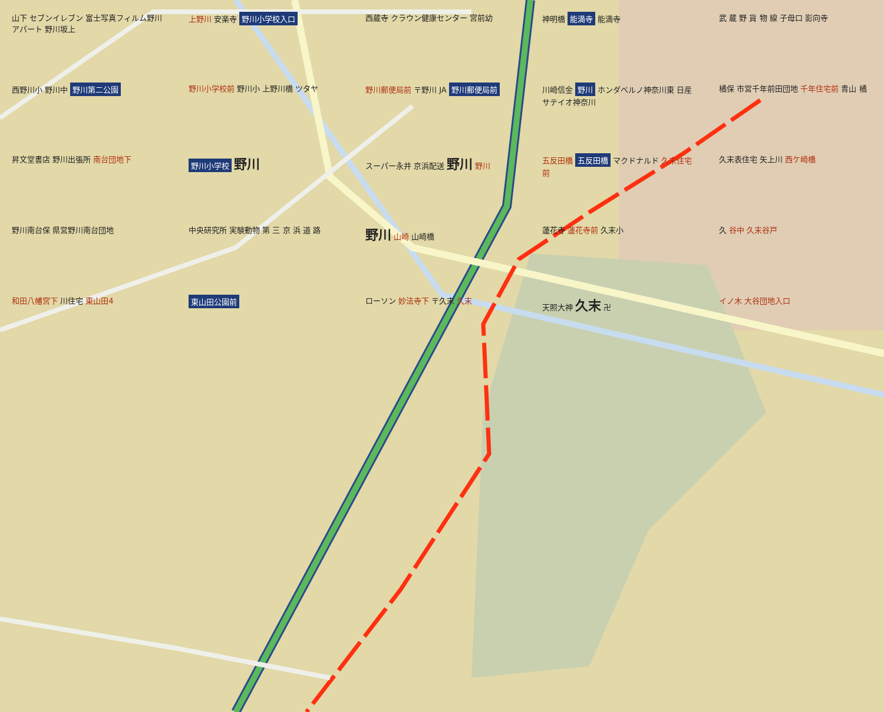山下 セブンイレブン 富士写真フィルム野川アパート 野川坂上
上野川 安楽寺 野川小学校入口
西蔵寺 クラウン健康センター 宮前幼
神明橋 能満寺 能満寺
武 蔵 野 貨 物 線 子母口 影向寺
西野川小 野川中 野川第二公園
野川小学校前 野川小 上野川橋 ツタヤ
野川郵便局前 〒野川 JA 野川郵便局前
川崎信金 野川 ホンダベルノ神奈川東 日産サテイオ神奈川
橘保 市営千年前田団地 千年住宅前 青山 橘
昇文堂書店 野川出張所 南台団地下
野川小学校 野川
スーパー永井 京浜配送 野川 野川
五反田橋 五反田橋 マクドナルド 久末住宅前
久末表住宅 矢上川 西ケ崎橋
野川南台保 県営野川南台団地
中央研究所 実験動物 第 三 京 浜 道 路
野川 山崎 山崎橋
蓮花寺 蓮花寺前 久末小
久 谷中 久末谷戸
和田八幡宮下 川住宅 東山田4
東山田公園前
ローソン 妙法寺下 〒久末 久末
天照大神 久末 卍
イノ木 大谷団地入口